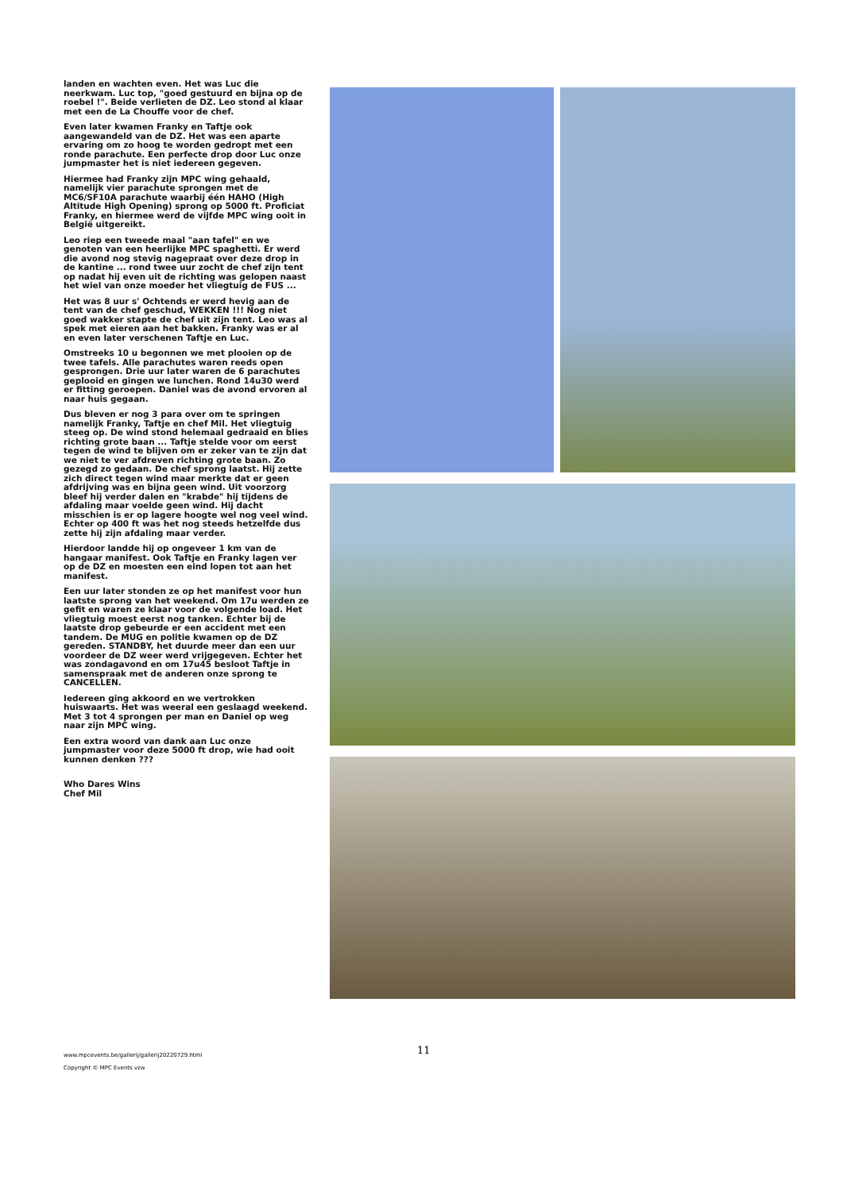landen en wachten even. Het was Luc die neerkwam. Luc top, "goed gestuurd en bijna op de roebel !". Beide verlieten de DZ. Leo stond al klaar met een de La Chouffe voor de chef.
Even later kwamen Franky en Taftje ook aangewandeld van de DZ. Het was een aparte ervaring om zo hoog te worden gedropt met een ronde parachute. Een perfecte drop door Luc onze jumpmaster het is niet iedereen gegeven.
Hiermee had Franky zijn MPC wing gehaald, namelijk vier parachute sprongen met de MC6/SF10A parachute waarbij één HAHO (High Altitude High Opening) sprong op 5000 ft. Proficiat Franky, en hiermee werd de vijfde MPC wing ooit in België uitgereikt.
Leo riep een tweede maal "aan tafel" en we genoten van een heerlijke MPC spaghetti. Er werd die avond nog stevig nagepraat over deze drop in de kantine ... rond twee uur zocht de chef zijn tent op nadat hij even uit de richting was gelopen naast het wiel van onze moeder het vliegtuig de FUS ...
Het was 8 uur s' Ochtends er werd hevig aan de tent van de chef geschud, WEKKEN !!! Nog niet goed wakker stapte de chef uit zijn tent. Leo was al spek met eieren aan het bakken. Franky was er al en even later verschenen Taftje en Luc.
Omstreeks 10 u begonnen we met plooien op de twee tafels. Alle parachutes waren reeds open gesprongen. Drie uur later waren de 6 parachutes geplooid en gingen we lunchen. Rond 14u30 werd er fitting geroepen. Daniel was de avond ervoren al naar huis gegaan.
Dus bleven er nog 3 para over om te springen namelijk Franky, Taftje en chef Mil. Het vliegtuig steeg op. De wind stond helemaal gedraaid en blies richting grote baan ... Taftje stelde voor om eerst tegen de wind te blijven om er zeker van te zijn dat we niet te ver afdreven richting grote baan. Zo gezegd zo gedaan. De chef sprong laatst. Hij zette zich direct tegen wind maar merkte dat er geen afdrijving was en bijna geen wind. Uit voorzorg bleef hij verder dalen en "krabde" hij tijdens de afdaling maar voelde geen wind. Hij dacht misschien is er op lagere hoogte wel nog veel wind. Echter op 400 ft was het nog steeds hetzelfde dus zette hij zijn afdaling maar verder.
Hierdoor landde hij op ongeveer 1 km van de hangaar manifest. Ook Taftje en Franky lagen ver op de DZ en moesten een eind lopen tot aan het manifest.
Een uur later stonden ze op het manifest voor hun laatste sprong van het weekend. Om 17u werden ze gefit en waren ze klaar voor de volgende load. Het vliegtuig moest eerst nog tanken. Echter bij de laatste drop gebeurde er een accident met een tandem. De MUG en politie kwamen op de DZ gereden. STANDBY, het duurde meer dan een uur voordeer de DZ weer werd vrijgegeven. Echter het was zondagavond en om 17u45 besloot Taftje in samenspraak met de anderen onze sprong te CANCELLEN.
Iedereen ging akkoord en we vertrokken huiswaarts. Het was weeral een geslaagd weekend. Met 3 tot 4 sprongen per man en Daniel op weg naar zijn MPC wing.
Een extra woord van dank aan Luc onze jumpmaster voor deze 5000 ft drop, wie had ooit kunnen denken ???
Who Dares Wins
Chef Mil
11
www.mpcevents.be/gallerij/gallerij20220729.html
Copyright © MPC Events vzw